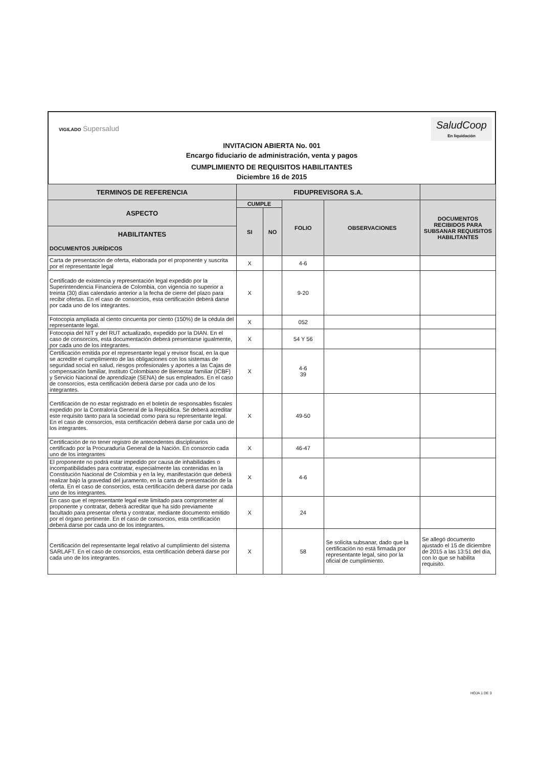VIGILADO Supersalud
SaludCoop
En liquidación
INVITACION ABIERTA No. 001
Encargo fiduciario de administración, venta y pagos
CUMPLIMIENTO DE REQUISITOS HABILITANTES
Diciembre 16 de 2015
| TERMINOS DE REFERENCIA | FIDUPREVISORA S.A. | | | | |
| --- | --- | --- | --- | --- | --- |
| ASPECTO | CUMPLE | | FOLIO | OBSERVACIONES | DOCUMENTOS RECIBIDOS PARA SUBSANAR REQUISITOS HABILITANTES |
| | SI | NO | | | |
| HABILITANTES DOCUMENTOS JURÍDICOS | | | | | |
| Carta de presentación de oferta, elaborada por el proponente y suscrita por el representante legal | X | | 4-6 | | |
| Certificado de existencia y representación legal expedido por la Superintendencia Financiera de Colombia, con vigencia no superior a treinta (30) días calendario anterior a la fecha de cierre del plazo para recibir ofertas. En el caso de consorcios, esta certificación deberá darse por cada uno de los integrantes. | X | | 9-20 | | |
| Fotocopia ampliada al ciento cincuenta por ciento (150%) de la cédula del representante legal. | X | | 052 | | |
| Fotocopia del NIT y del RUT actualizado, expedido por la DIAN. En el caso de consorcios, esta documentación deberá presentarse igualmente, por cada uno de los integrantes. | X | | 54 Y 56 | | |
| Certificación emitida por el representante legal y revisor fiscal, en la que se acredite el cumplimiento de las obligaciones con los sistemas de seguridad social en salud, riesgos profesionales y aportes a las Cajas de compensación familiar, Instituto Colombiano de Bienestar familiar (ICBF) y Servicio Nacional de aprendizaje (SENA) de sus empleados. En el caso de consorcios, esta certificación deberá darse por cada uno de los integrantes. | X | | 4-6 39 | | |
| Certificación de no estar registrado en el boletín de responsables fiscales expedido por la Contraloría General de la República. Se deberá acreditar este requisito tanto para la sociedad como para su representante legal. En el caso de consorcios, esta certificación deberá darse por cada uno de los integrantes. | X | | 49-50 | | |
| Certificación de no tener registro de antecedentes disciplinarios certificado por la Procuraduría General de la Nación. En consorcio cada uno de los integrantes | X | | 46-47 | | |
| El proponente no podrá estar impedido por causa de inhabilidades o incompatibilidades para contratar, especialmente las contenidas en la Constitución Nacional de Colombia y en la ley, manifestación que deberá realizar bajo la gravedad del juramento, en la carta de presentación de la oferta. En el caso de consorcios, esta certificación deberá darse por cada uno de los integrantes. | X | | 4-6 | | |
| En caso que el representante legal este limitado para comprometer al proponente y contratar, deberá acreditar que ha sido previamente facultado para presentar oferta y contratar, mediante documento emitido por el órgano pertinente. En el caso de consorcios, esta certificación deberá darse por cada uno de los integrantes. | X | | 24 | | |
| Certificación del representante legal relativo al cumplimiento del sistema SARLAFT. En el caso de consorcios, esta certificación deberá darse por cada uno de los integrantes. | X | | 58 | Se solicita subsanar, dado que la certificación no está firmada por representante legal, sino por la oficial de cumplimiento. | Se allegó documento ajustado el 15 de diciembre de 2015 a las 13:51 del día, con lo que se habilita requisito. |
HOJA 1 DE 3